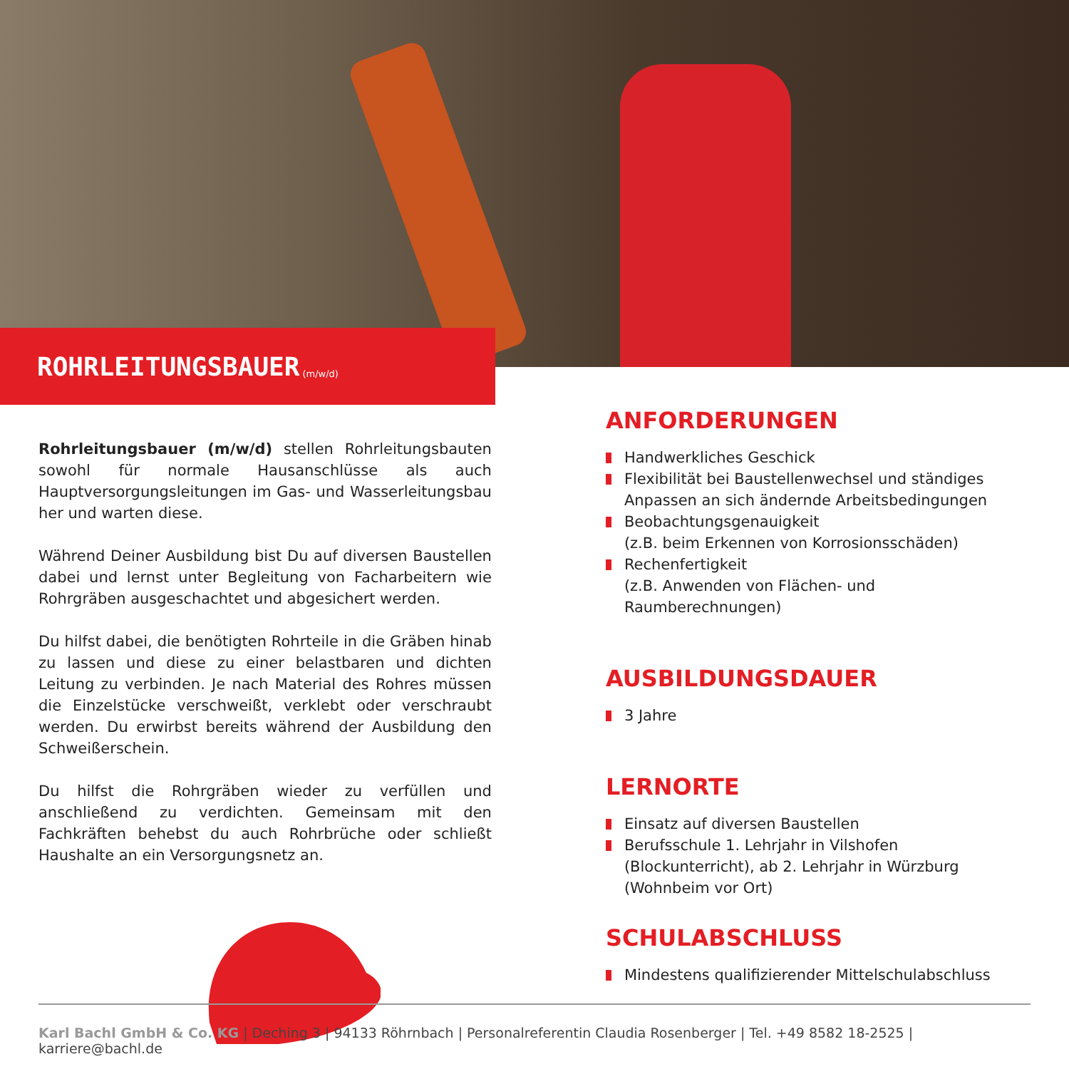ROHRLEITUNGSBAUER (m/w/d)
Rohrleitungsbauer (m/w/d) stellen Rohrleitungsbauten sowohl für normale Hausanschlüsse als auch Hauptversorgungsleitungen im Gas- und Wasserleitungsbau her und warten diese.
Während Deiner Ausbildung bist Du auf diversen Baustellen dabei und lernst unter Begleitung von Facharbeitern wie Rohrgräben ausgeschachtet und abgesichert werden.
Du hilfst dabei, die benötigten Rohrteile in die Gräben hinab zu lassen und diese zu einer belastbaren und dichten Leitung zu verbinden. Je nach Material des Rohres müssen die Einzelstücke verschweißt, verklebt oder verschraubt werden. Du erwirbst bereits während der Ausbildung den Schweißerschein.
Du hilfst die Rohrgräben wieder zu verfüllen und anschließend zu verdichten. Gemeinsam mit den Fachkräften behebst du auch Rohrbrüche oder schließt Haushalte an ein Versorgungsnetz an.
ANFORDERUNGEN
Handwerkliches Geschick
Flexibilität bei Baustellenwechsel und ständiges Anpassen an sich ändernde Arbeitsbedingungen
Beobachtungsgenauigkeit
(z.B. beim Erkennen von Korrosionsschäden)
Rechenfertigkeit
(z.B. Anwenden von Flächen- und Raumberechnungen)
AUSBILDUNGSDAUER
3 Jahre
LERNORTE
Einsatz auf diversen Baustellen
Berufsschule 1. Lehrjahr in Vilshofen (Blockunterricht), ab 2. Lehrjahr in Würzburg (Wohnbeim vor Ort)
SCHULABSCHLUSS
Mindestens qualifizierender Mittelschulabschluss
Karl Bachl GmbH & Co. KG | Deching 3 | 94133 Röhrnbach | Personalreferentin Claudia Rosenberger | Tel. +49 8582 18-2525 | karriere@bachl.de